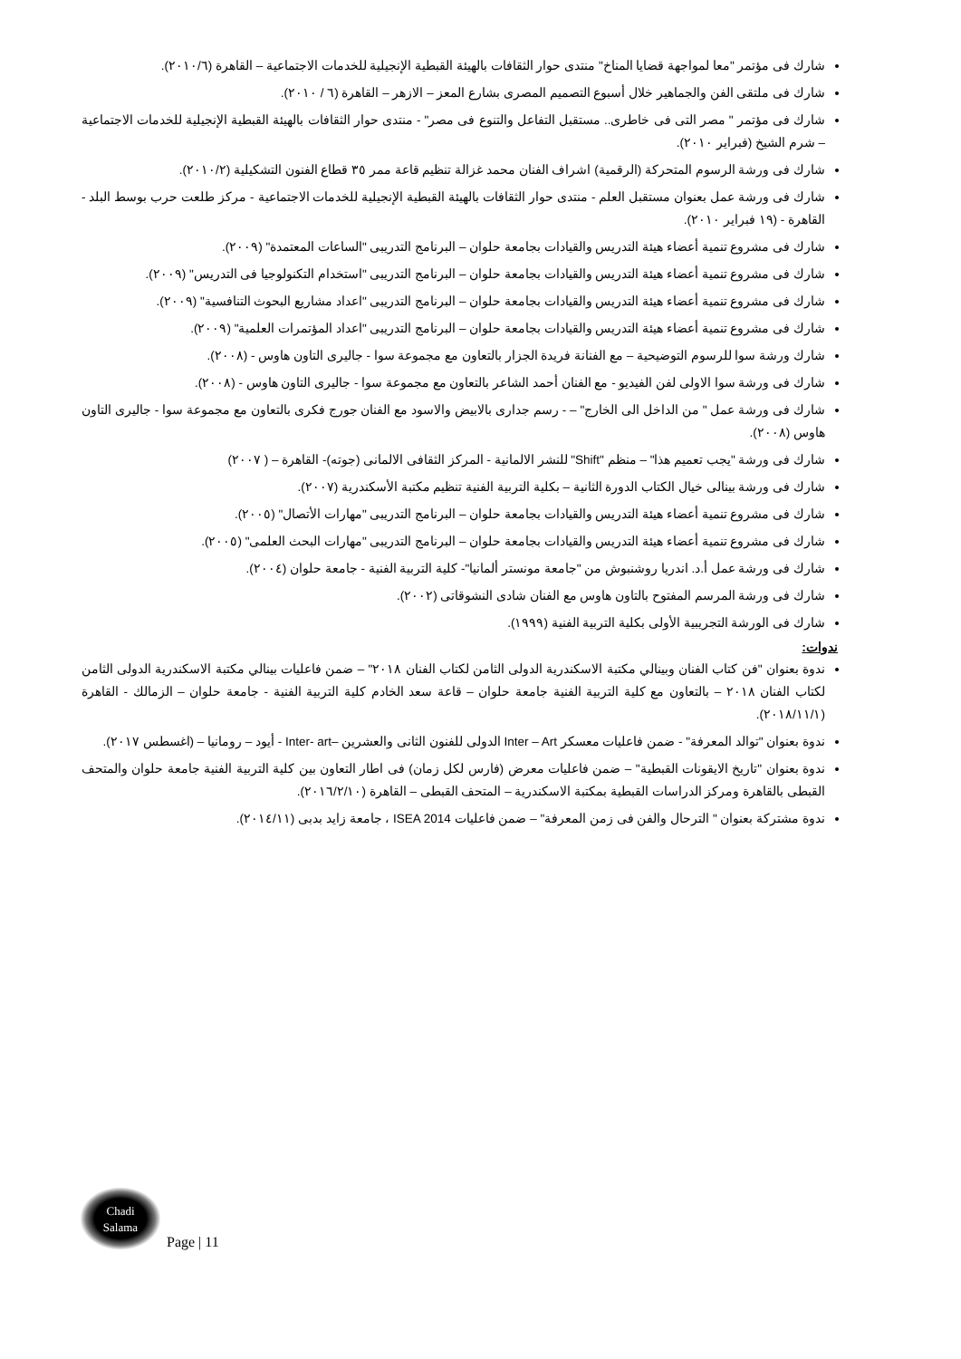شارك فى مؤتمر "معا لمواجهة قضايا المناخ" منتدى حوار الثقافات بالهيئة القبطية الإنجيلية للخدمات الاجتماعية – القاهرة (٢٠١٠/٦).
شارك فى ملتقى الفن والجماهير خلال أسبوع التصميم المصرى بشارع المعز – الازهر – القاهرة (٦ / ٢٠١٠).
شارك فى مؤتمر " مصر التى فى خاطرى.. مستقبل التفاعل والتنوع فى مصر" - منتدى حوار الثقافات بالهيئة القبطية الإنجيلية للخدمات الاجتماعية – شرم الشيخ (فبراير ٢٠١٠).
شارك فى ورشة الرسوم المتحركة (الرقمية) اشراف الفنان محمد غزالة تنظيم قاعة ممر ٣٥ قطاع الفنون التشكيلية (٢٠١٠/٢).
شارك فى ورشة عمل بعنوان مستقبل العلم - منتدى حوار الثقافات بالهيئة القبطية الإنجيلية للخدمات الاجتماعية - مركز طلعت حرب بوسط البلد - القاهرة - (١٩ فبراير ٢٠١٠).
شارك فى مشروع تنمية أعضاء هيئة التدريس والقيادات بجامعة حلوان – البرنامج التدريبى "الساعات المعتمدة" (٢٠٠٩).
شارك فى مشروع تنمية أعضاء هيئة التدريس والقيادات بجامعة حلوان – البرنامج التدريبى "استخدام التكنولوجيا فى التدريس" (٢٠٠٩).
شارك فى مشروع تنمية أعضاء هيئة التدريس والقيادات بجامعة حلوان – البرنامج التدريبى "اعداد مشاريع البحوث التنافسية" (٢٠٠٩).
شارك فى مشروع تنمية أعضاء هيئة التدريس والقيادات بجامعة حلوان – البرنامج التدريبى "اعداد المؤتمرات العلمية" (٢٠٠٩).
شارك ورشة سوا للرسوم التوضيحية – مع الفنانة فريدة الجزار بالتعاون مع مجموعة سوا - جاليرى التاون هاوس - (٢٠٠٨).
شارك فى ورشة سوا الاولى لفن الفيديو - مع الفنان أحمد الشاعر بالتعاون مع مجموعة سوا - جاليرى التاون هاوس - (٢٠٠٨).
شارك فى ورشة عمل " من الداخل الى الخارج" – - رسم جدارى بالابيض والاسود مع الفنان جورج فكرى بالتعاون مع مجموعة سوا - جاليرى التاون هاوس (٢٠٠٨).
شارك فى ورشة "يجب تعميم هذا" – منظم "Shift" للنشر الالمانية - المركز الثقافى الالمانى (جوته)- القاهرة – ( ٢٠٠٧)
شارك فى ورشة بينالى خيال الكتاب الدورة الثانية – بكلية التربية الفنية تنظيم مكتبة الأسكندرية (٢٠٠٧).
شارك فى مشروع تنمية أعضاء هيئة التدريس والقيادات بجامعة حلوان – البرنامج التدريبى "مهارات الأتصال" (٢٠٠٥).
شارك فى مشروع تنمية أعضاء هيئة التدريس والقيادات بجامعة حلوان – البرنامج التدريبى "مهارات البحث العلمى" (٢٠٠٥).
شارك فى ورشة عمل أ.د. اندريا روشنبوش من "جامعة مونستر ألمانيا"- كلية التربية الفنية - جامعة حلوان (٢٠٠٤).
شارك فى ورشة المرسم المفتوح بالتاون هاوس مع الفنان شادى النشوقاتى (٢٠٠٢).
شارك فى الورشة التجريبية الأولى بكلية التربية الفنية (١٩٩٩).
ندوات:
ندوة بعنوان "فن كتاب الفنان وبينالي مكتبة الاسكندرية الدولى الثامن لكتاب الفنان ٢٠١٨" – ضمن فاعليات بينالي مكتبة الاسكندرية الدولى الثامن لكتاب الفنان ٢٠١٨ – بالتعاون مع كلية التربية الفنية جامعة حلوان – قاعة سعد الخادم كلية التربية الفنية - جامعة حلوان – الزمالك - القاهرة (٢٠١٨/١١/١).
ندوة بعنوان "توالد المعرفة" - ضمن فاعليات معسكر Inter – Art الدولى للفنون الثانى والعشرين –Inter- art - أيود – رومانيا – (اغسطس ٢٠١٧).
ندوة بعنوان "تاريخ الايقونات القبطية" – ضمن فاعليات معرض (فارس لكل زمان) فى اطار التعاون بين كلية التربية الفنية جامعة حلوان والمتحف القبطى بالقاهرة ومركز الدراسات القبطية بمكتبة الاسكندرية – المتحف القبطى – القاهرة (٢٠١٦/٢/١٠).
ندوة مشتركة بعنوان " الترحال والفن فى زمن المعرفة" – ضمن فاعليات ISEA 2014 ، جامعة زايد بدبى (٢٠١٤/١١).
Chadi
Salama
Page | 11